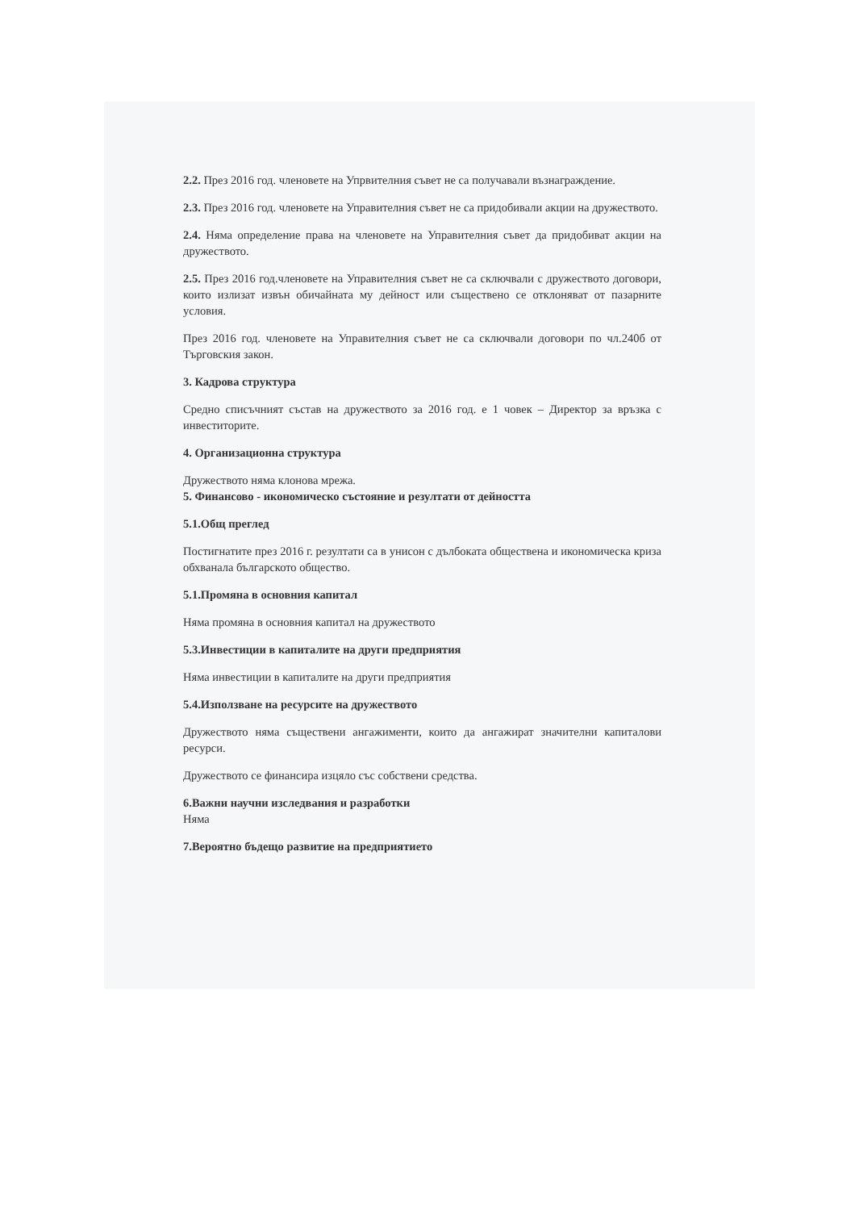2.2. През 2016 год. членовете на Упрвителния съвет не са получавали възнаграждение.
2.3. През 2016 год. членовете на Управителния съвет не са придобивали акции на дружеството.
2.4. Няма определение права на членовете на Управителния съвет да придобиват акции на дружеството.
2.5. През 2016 год.членовете на Управителния съвет не са сключвали с дружеството договори, които излизат извън обичайната му дейност или съществено се отклоняват от пазарните условия.
През 2016 год. членовете на Управителния съвет не са сключвали договори по чл.240б от Търговския закон.
3. Кадрова структура
Средно списъчният състав на дружеството за 2016 год. е 1 човек – Директор за връзка с инвеститорите.
4. Организационна структура
Дружеството няма клонова мрежа.
5. Финансово - икономическо състояние и резултати от дейността
5.1.Общ преглед
Постигнатите през 2016 г. резултати са в унисон с дълбоката обществена и икономическа криза обхванала българското общество.
5.1.Промяна в основния капитал
Няма промяна в основния капитал на дружеството
5.3.Инвестиции в капиталите на други предприятия
Няма инвестиции в капиталите на други предприятия
5.4.Използване на ресурсите на дружеството
Дружеството няма съществени ангажименти, които да ангажират значителни капиталови ресурси.
Дружеството се финансира изцяло със собствени средства.
6.Важни научни изследвания и разработки
Няма
7.Вероятно бъдещо развитие на предприятието